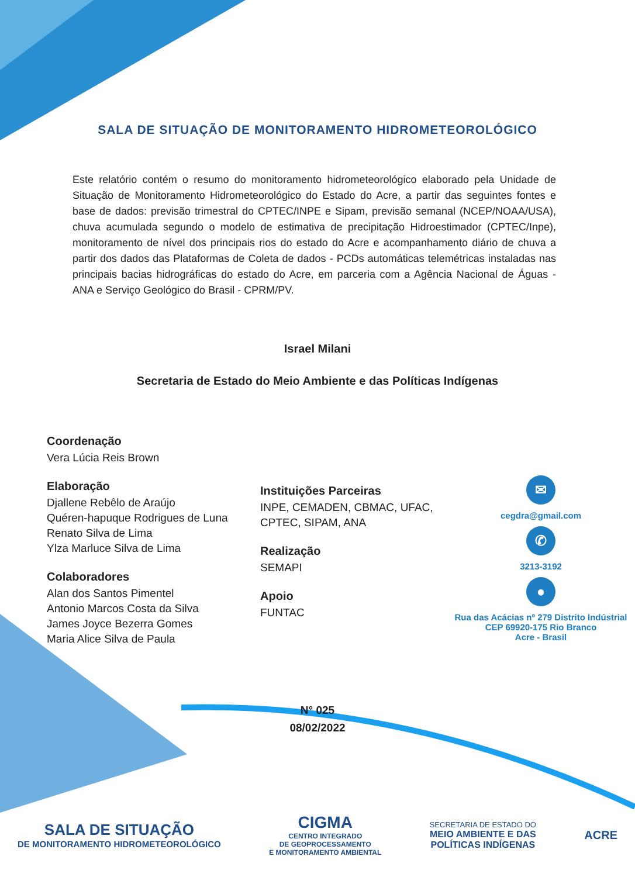SALA DE SITUAÇÃO DE MONITORAMENTO HIDROMETEOROLÓGICO
Este relatório contém o resumo do monitoramento hidrometeorológico elaborado pela Unidade de Situação de Monitoramento Hidrometeorológico do Estado do Acre, a partir das seguintes fontes e base de dados: previsão trimestral do CPTEC/INPE e Sipam, previsão semanal (NCEP/NOAA/USA), chuva acumulada segundo o modelo de estimativa de precipitação Hidroestimador (CPTEC/Inpe), monitoramento de nível dos principais rios do estado do Acre e acompanhamento diário de chuva a partir dos dados das Plataformas de Coleta de dados - PCDs automáticas telemétricas instaladas nas principais bacias hidrográficas do estado do Acre, em parceria com a Agência Nacional de Águas - ANA e Serviço Geológico do Brasil - CPRM/PV.
Israel Milani
Secretaria de Estado do Meio Ambiente e das Políticas Indígenas
Coordenação
Vera Lúcia Reis Brown
Elaboração
Djallene Rebêlo de Araújo
Quéren-hapuque Rodrigues de Luna
Renato Silva de Lima
Ylza Marluce Silva de Lima
Colaboradores
Alan dos Santos Pimentel
Antonio Marcos Costa da Silva
James Joyce Bezerra Gomes
Maria Alice Silva de Paula
Instituições Parceiras
INPE, CEMADEN, CBMAC, UFAC, CPTEC, SIPAM, ANA
Realização
SEMAPI
Apoio
FUNTAC
✉
cegdra@gmail.com
✆
3213-3192
●
Rua das Acácias nº 279 Distrito Indústrial
CEP 69920-175 Rio Branco
Acre - Brasil
N° 025
08/02/2022
SALA DE SITUAÇÃO
DE MONITORAMENTO HIDROMETEOROLÓGICO
CIGMA
CENTRO INTEGRADO
DE GEOPROCESSAMENTO
E MONITORAMENTO AMBIENTAL
SECRETARIA DE ESTADO DO
MEIO AMBIENTE E DAS
POLÍTICAS INDÍGENAS
ACRE